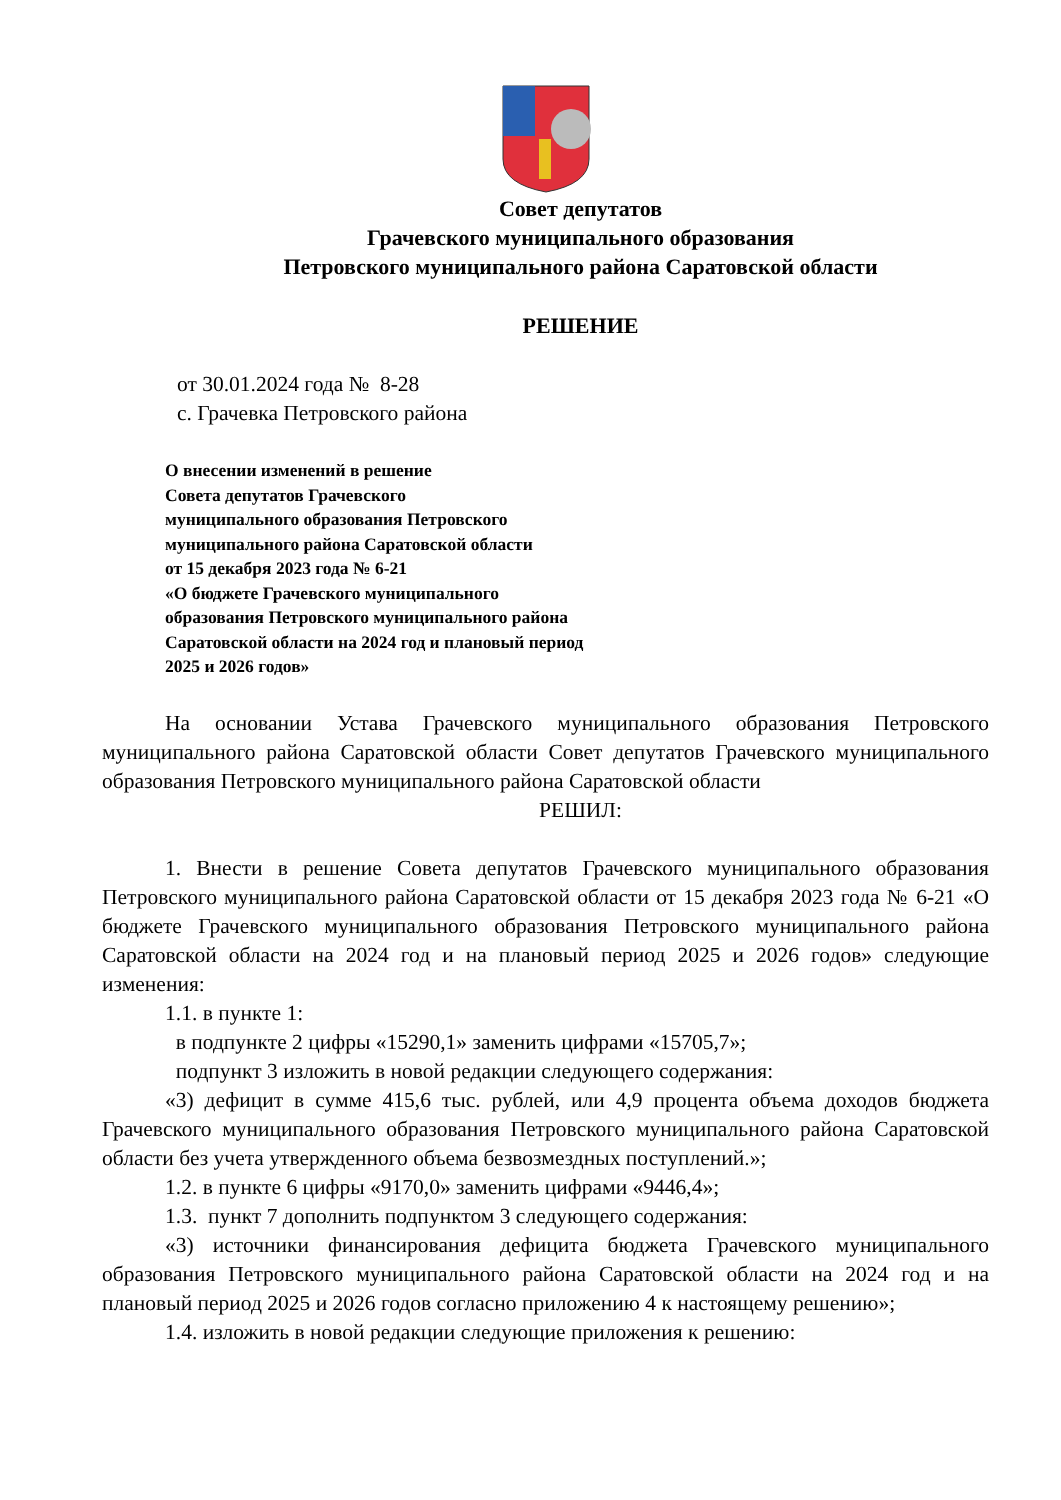Совет депутатов
Грачевского муниципального образования
Петровского муниципального района Саратовской области
РЕШЕНИЕ
от 30.01.2024 года № 8-28
с. Грачевка Петровского района
О внесении изменений в решение
Совета депутатов Грачевского
муниципального образования Петровского
муниципального района Саратовской области
от 15 декабря 2023 года № 6-21
«О бюджете Грачевского муниципального
образования Петровского муниципального района
Саратовской области на 2024 год и плановый период
2025 и 2026 годов»
На основании Устава Грачевского муниципального образования Петровского муниципального района Саратовской области Совет депутатов Грачевского муниципального образования Петровского муниципального района Саратовской области
РЕШИЛ:
1. Внести в решение Совета депутатов Грачевского муниципального образования Петровского муниципального района Саратовской области от 15 декабря 2023 года № 6-21 «О бюджете Грачевского муниципального образования Петровского муниципального района Саратовской области на 2024 год и на плановый период 2025 и 2026 годов» следующие изменения:
1.1. в пункте 1:
в подпункте 2 цифры «15290,1» заменить цифрами «15705,7»;
подпункт 3 изложить в новой редакции следующего содержания:
«3) дефицит в сумме 415,6 тыс. рублей, или 4,9 процента объема доходов бюджета Грачевского муниципального образования Петровского муниципального района Саратовской области без учета утвержденного объема безвозмездных поступлений.»;
1.2. в пункте 6 цифры «9170,0» заменить цифрами «9446,4»;
1.3. пункт 7 дополнить подпунктом 3 следующего содержания:
«3) источники финансирования дефицита бюджета Грачевского муниципального образования Петровского муниципального района Саратовской области на 2024 год и на плановый период 2025 и 2026 годов согласно приложению 4 к настоящему решению»;
1.4. изложить в новой редакции следующие приложения к решению: